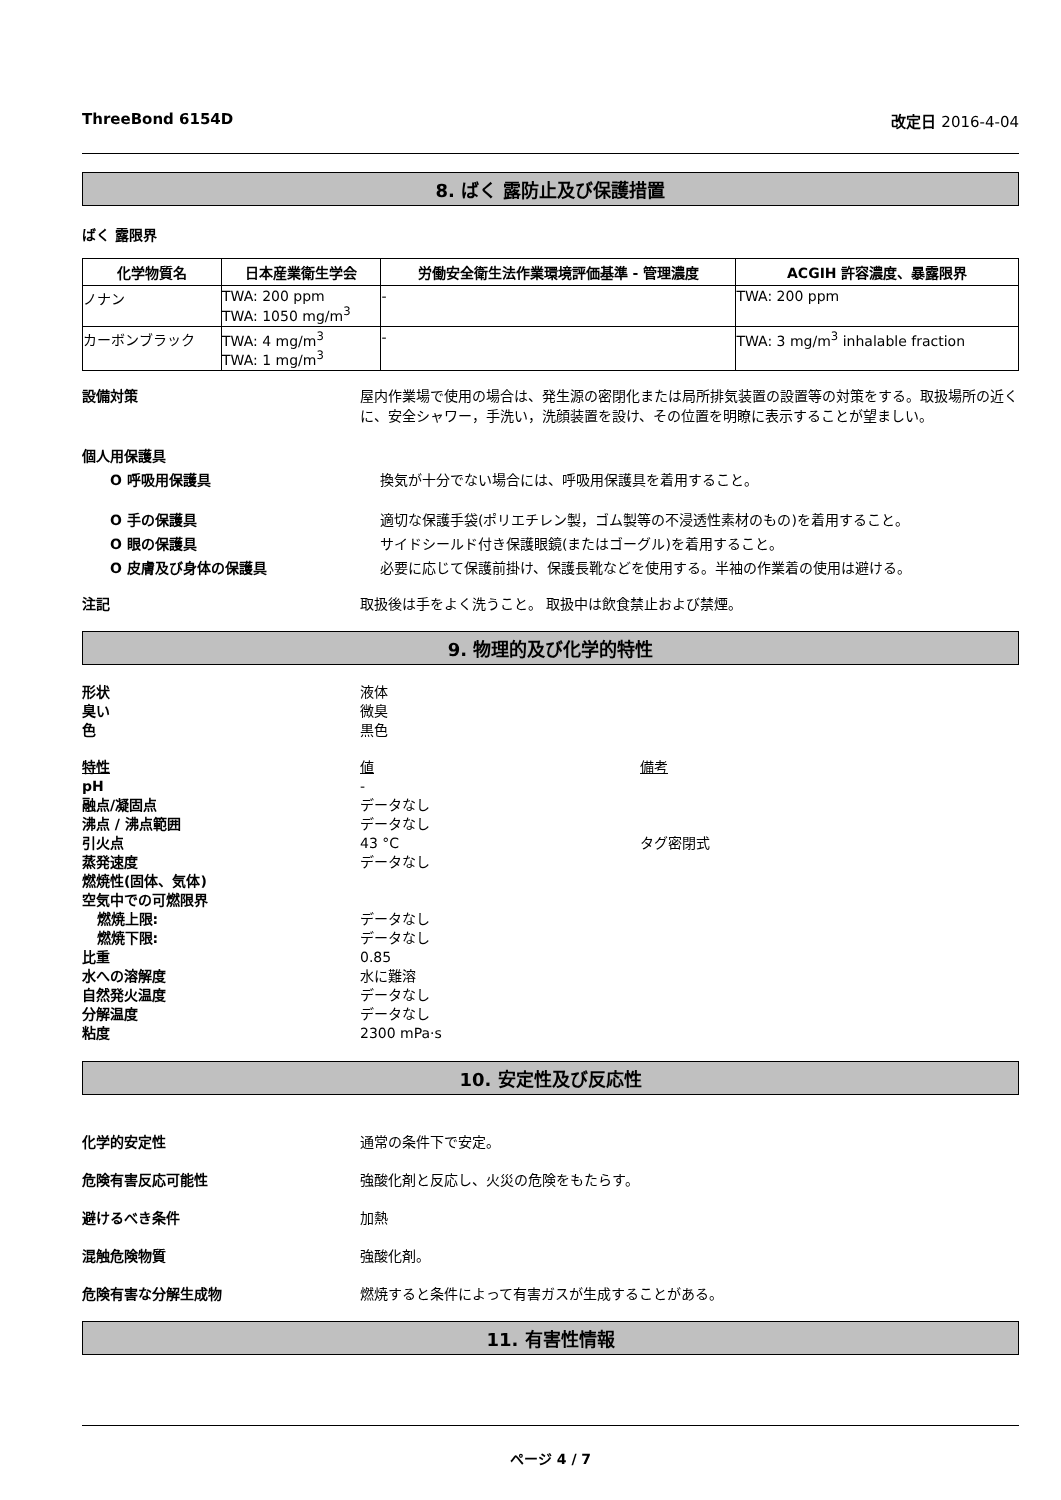ThreeBond 6154D 改定日 2016-4-04
8. ばく 露防止及び保護措置
ばく 露限界
| 化学物質名 | 日本産業衛生学会 | 労働安全衛生法作業環境評価基準 - 管理濃度 | ACGIH 許容濃度、暴露限界 |
| --- | --- | --- | --- |
| ノナン | TWA: 200 ppm TWA: 1050 mg/m<sup>3</sup> | - | TWA: 200 ppm |
| カーボンブラック | TWA: 4 mg/m<sup>3</sup> TWA: 1 mg/m<sup>3</sup> | - | TWA: 3 mg/m<sup>3</sup> inhalable fraction |
設備対策 屋内作業場で使用の場合は、発生源の密閉化または局所排気装置の設置等の対策をする。取扱場所の近くに、安全シャワー，手洗い，洗顔装置を設け、その位置を明瞭に表示することが望ましい。
個人用保護具
O 呼吸用保護具 換気が十分でない場合には、呼吸用保護具を着用すること。
O 手の保護具 適切な保護手袋(ポリエチレン製，ゴム製等の不浸透性素材のもの)を着用すること。
O 眼の保護具 サイドシールド付き保護眼鏡(またはゴーグル)を着用すること。
O 皮膚及び身体の保護具 必要に応じて保護前掛け、保護長靴などを使用する。半袖の作業着の使用は避ける。
注記 取扱後は手をよく洗うこと。 取扱中は飲食禁止および禁煙。
9. 物理的及び化学的特性
| 形状 | 液体 | |
| 臭い | 微臭 | |
| 色 | 黒色 | |
| 特性 | 値 | 備考 |
| pH | - | |
| 融点/凝固点 | データなし | |
| 沸点 / 沸点範囲 | データなし | |
| 引火点 | 43 °C | タグ密閉式 |
| 蒸発速度 | データなし | |
| 燃焼性(固体、気体) | | |
| 空気中での可燃限界 | | |
| 燃焼上限: | データなし | |
| 燃焼下限: | データなし | |
| 比重 | 0.85 | |
| 水への溶解度 | 水に難溶 | |
| 自然発火温度 | データなし | |
| 分解温度 | データなし | |
| 粘度 | 2300 mPa·s | |
10. 安定性及び反応性
化学的安定性 通常の条件下で安定。
危険有害反応可能性 強酸化剤と反応し、火災の危険をもたらす。
避けるべき条件 加熱
混触危険物質 強酸化剤。
危険有害な分解生成物 燃焼すると条件によって有害ガスが生成することがある。
11. 有害性情報
ページ 4 / 7